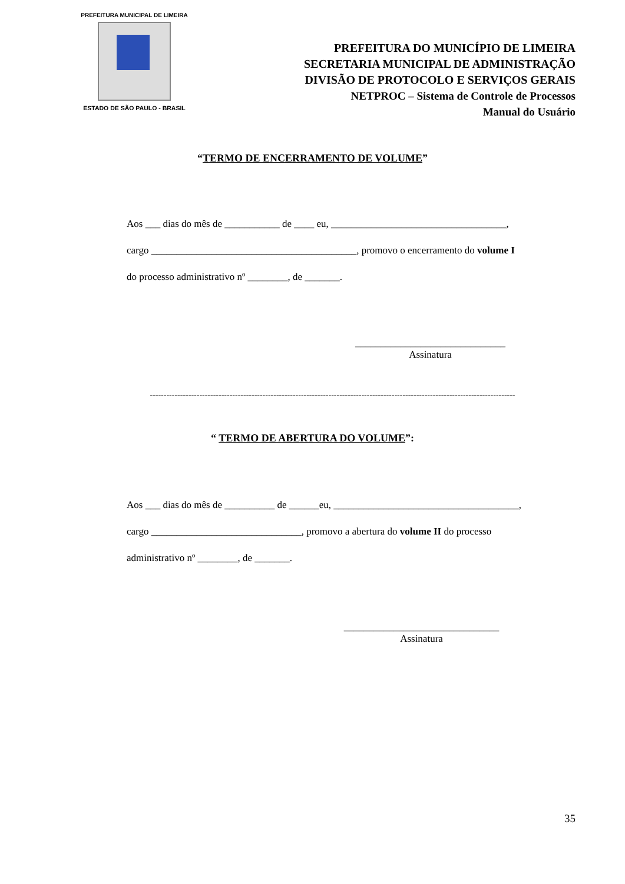PREFEITURA MUNICIPAL DE LIMEIRA
ESTADO DE SÃO PAULO - BRASIL
PREFEITURA DO MUNICÍPIO DE LIMEIRA
SECRETARIA MUNICIPAL DE ADMINISTRAÇÃO
DIVISÃO DE PROTOCOLO E SERVIÇOS GERAIS
NETPROC – Sistema de Controle de Processos
Manual do Usuário
“TERMO DE ENCERRAMENTO DE VOLUME”
Aos ___ dias do mês de ___________ de ____ eu, ___________________________________,
cargo _________________________________________, promovo o encerramento do volume I
do processo administrativo nº ________, de _______.
______________________________
Assinatura
-------------------------------------------------------------------------------------------------------------------------------------
“ TERMO DE ABERTURA DO VOLUME”:
Aos ___ dias do mês de __________ de ______eu, _____________________________________,
cargo ______________________________, promovo a abertura do volume II do processo
administrativo nº ________, de _______.
_______________________________
Assinatura
35